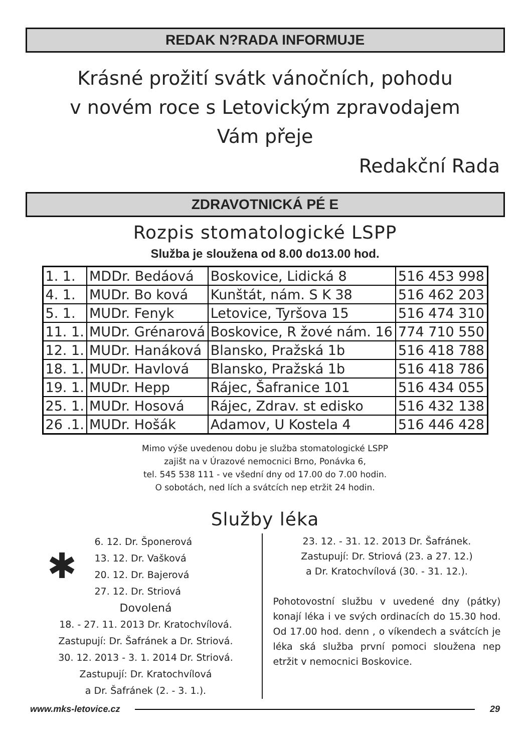REDAK N?RADA INFORMUJE
Krásné prožití svátk vánočních, pohodu
v novém roce s Letovickým zpravodajem
Vám přeje
Redakční Rada
ZDRAVOTNICKÁ PÉ E
Rozpis stomatologické LSPP
Služba je sloužena od 8.00 do13.00 hod.
| 1. 1. | MDDr. Bedáová | Boskovice, Lidická 8 | 516 453 998 |
| 4. 1. | MUDr. Bo ková | Kunštát, nám. S K 38 | 516 462 203 |
| 5. 1. | MUDr. Fenyk | Letovice, Tyršova 15 | 516 474 310 |
| 11. 1. | MUDr. Grénarová | Boskovice, R žové nám. 16 | 774 710 550 |
| 12. 1. | MUDr. Hanáková | Blansko, Pražská 1b | 516 418 788 |
| 18. 1. | MUDr. Havlová | Blansko, Pražská 1b | 516 418 786 |
| 19. 1. | MUDr. Hepp | Rájec, Šafranice 101 | 516 434 055 |
| 25. 1. | MUDr. Hosová | Rájec, Zdrav. st edisko | 516 432 138 |
| 26 .1. | MUDr. Hošák | Adamov, U Kostela 4 | 516 446 428 |
Mimo výše uvedenou dobu je služba stomatologické LSPP
zajišt na v Úrazové nemocnici Brno, Ponávka 6,
tel. 545 538 111 - ve všední dny od 17.00 do 7.00 hodin.
O sobotách, ned lích a svátcích nep etržit 24 hodin.
Služby léka
✱
6. 12. Dr. Šponerová
13. 12. Dr. Vašková
20. 12. Dr. Bajerová
27. 12. Dr. Striová
Dovolená
18. - 27. 11. 2013 Dr. Kratochvílová.
Zastupují: Dr. Šafránek a Dr. Striová.
30. 12. 2013 - 3. 1. 2014 Dr. Striová.
Zastupují: Dr. Kratochvílová
a Dr. Šafránek (2. - 3. 1.).
23. 12. - 31. 12. 2013 Dr. Šafránek.
Zastupují: Dr. Striová (23. a 27. 12.)
a Dr. Kratochvílová (30. - 31. 12.).
Pohotovostní službu v uvedené dny (pátky) konají léka i ve svých ordinacích do 15.30 hod. Od 17.00 hod. denn , o víkendech a svátcích je léka ská služba první pomoci sloužena nep etržit v nemocnici Boskovice.
www.mks-letovice.cz 29